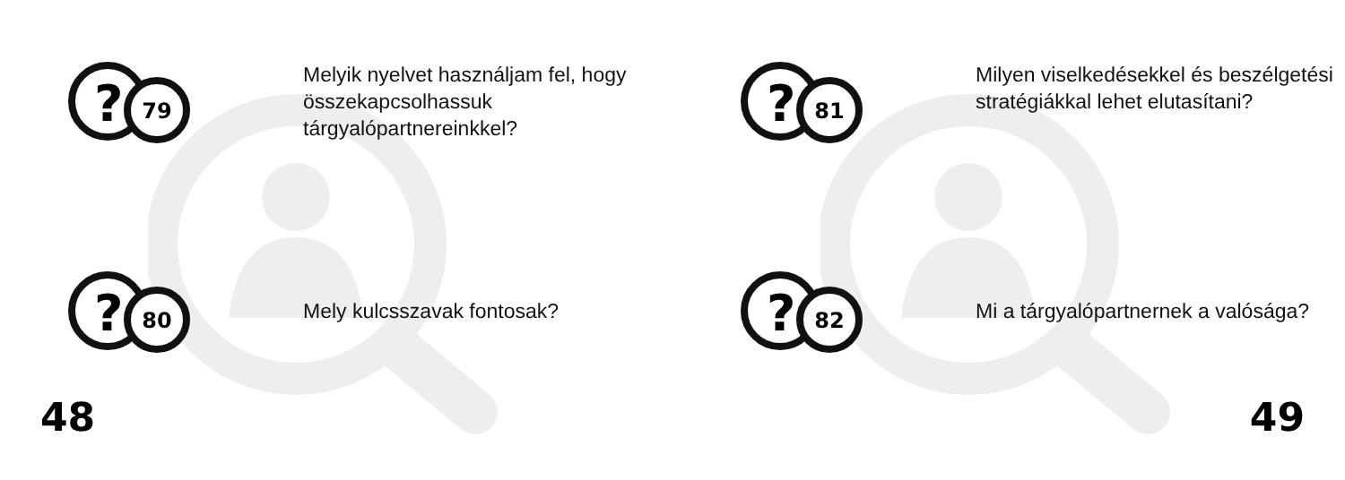?
79
Melyik nyelvet használjam fel, hogy összekapcsolhassuk tárgyalópartnereinkkel?
?
80
Mely kulcsszavak fontosak?
48
?
81
Milyen viselkedésekkel és beszélgetési stratégiákkal lehet elutasítani?
?
82
Mi a tárgyalópartnernek a valósága?
49